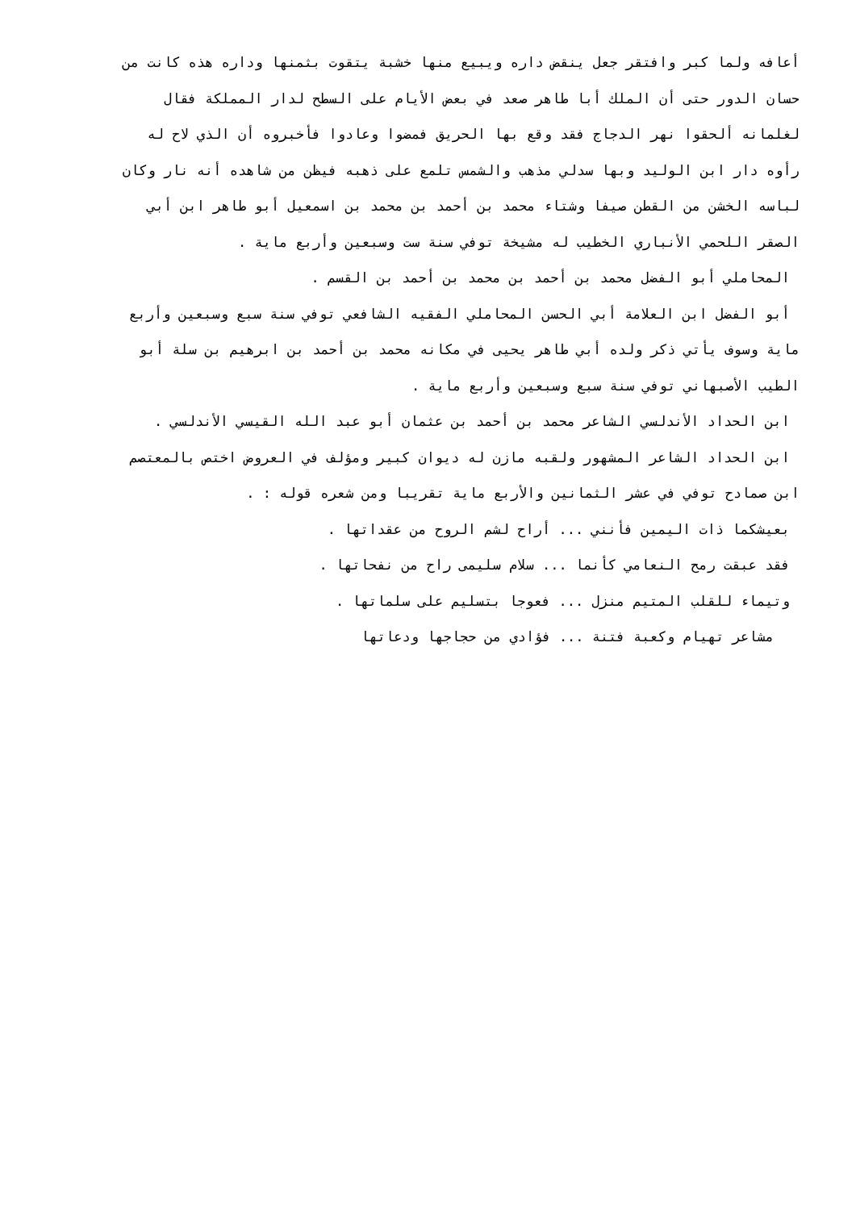أعافه ولما كبر وافتقر جعل ينقض داره ويبيع منها خشبة يتقوت بثمنها وداره هذه كانت من
حسان الدور حتى أن الملك أبا طاهر صعد في بعض الأيام على السطح لدار المملكة فقال
لغلمانه ألحقوا نهر الدجاج فقد وقع بها الحريق فمضوا وعادوا فأخبروه أن الذي لاح له
رأوه دار ابن الوليد وبها سدلي مذهب والشمس تلمع على ذهبه فيظن من شاهده أنه نار وكان
لباسه الخشن من القطن صيفا وشتاء محمد بن أحمد بن محمد بن اسمعيل أبو طاهر ابن أبي
الصقر اللحمي الأنباري الخطيب له مشيخة توفي سنة ست وسبعين وأربع ماية .
المحاملي أبو الفضل محمد بن أحمد بن محمد بن أحمد بن القسم .
أبو الفضل ابن العلامة أبي الحسن المحاملي الفقيه الشافعي توفي سنة سبع وسبعين وأربع
ماية وسوف يأتي ذكر ولده أبي طاهر يحيى في مكانه محمد بن أحمد بن ابرهيم بن سلة أبو
الطيب الأصبهاني توفي سنة سبع وسبعين وأربع ماية .
ابن الحداد الأندلسي الشاعر محمد بن أحمد بن عثمان أبو عبد الله القيسي الأندلسي .
ابن الحداد الشاعر المشهور ولقبه مازن له ديوان كبير ومؤلف في العروض اختص بالمعتصم
ابن صمادح توفي في عشر الثمانين والأربع ماية تقريبا ومن شعره قوله : .
بعيشكما ذات اليمين فأنني ... أراح لشم الروح من عقداتها .
فقد عبقت رمح النعامي كأنما ... سلام سليمى راح من نفحاتها .
وتيماء للقلب المتيم منزل ... فعوجا بتسليم على سلماتها .
مشاعر تهيام وكعبة فتنة ... فؤادي من حجاجها ودعاتها